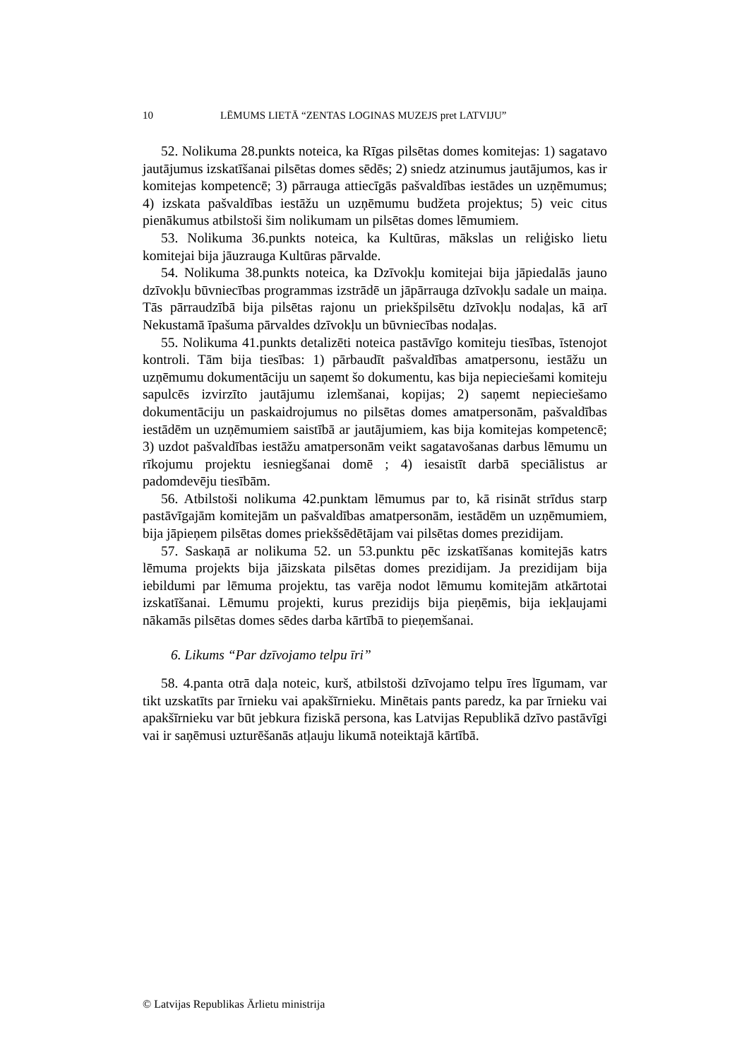10 LĒMUMS LIETĀ “ZENTAS LOGINAS MUZEJS pret LATVIJU”
52. Nolikuma 28.punkts noteica, ka Rīgas pilsētas domes komitejas: 1) sagatavo jautājumus izskatīšanai pilsētas domes sēdēs; 2) sniedz atzinumus jautājumos, kas ir komitejas kompetencē; 3) pārrauga attiecīgās pašvaldības iestādes un uzņēmumus; 4) izskata pašvaldības iestāžu un uzņēmumu budžeta projektus; 5) veic citus pienākumus atbilstoši šim nolikumam un pilsētas domes lēmumiem.
53. Nolikuma 36.punkts noteica, ka Kultūras, mākslas un reliģisko lietu komitejai bija jāuzrauga Kultūras pārvalde.
54. Nolikuma 38.punkts noteica, ka Dzīvokļu komitejai bija jāpiedalās jauno dzīvokļu būvniecības programmas izstrādē un jāpārrauga dzīvokļu sadale un maiņa. Tās pārraudzībā bija pilsētas rajonu un priekšpilsētu dzīvokļu nodaļas, kā arī Nekustamā īpašuma pārvaldes dzīvokļu un būvniecības nodaļas.
55. Nolikuma 41.punkts detalizēti noteica pastāvīgo komiteju tiesības, īstenojot kontroli. Tām bija tiesības: 1) pārbaudīt pašvaldības amatpersonu, iestāžu un uzņēmumu dokumentāciju un saņemt šo dokumentu, kas bija nepieciešami komiteju sapulcēs izvirzīto jautājumu izlemšanai, kopijas; 2) saņemt nepieciešamo dokumentāciju un paskaidrojumus no pilsētas domes amatpersonām, pašvaldības iestādēm un uzņēmumiem saistībā ar jautājumiem, kas bija komitejas kompetencē; 3) uzdot pašvaldības iestāžu amatpersonām veikt sagatavošanas darbus lēmumu un rīkojumu projektu iesniegšanai domē ; 4) iesaistīt darbā speciālistus ar padomdevēju tiesībām.
56. Atbilstoši nolikuma 42.punktam lēmumus par to, kā risināt strīdus starp pastāvīgajām komitejām un pašvaldības amatpersonām, iestādēm un uzņēmumiem, bija jāpieņem pilsētas domes priekšsēdētājam vai pilsētas domes prezidijam.
57. Saskaņā ar nolikuma 52. un 53.punktu pēc izskatīšanas komitejās katrs lēmuma projekts bija jāizskata pilsētas domes prezidijam. Ja prezidijam bija iebildumi par lēmuma projektu, tas varēja nodot lēmumu komitejām atkārtotai izskatīšanai. Lēmumu projekti, kurus prezidijs bija pieņēmis, bija iekļaujami nākamās pilsētas domes sēdes darba kārtībā to pieņemšanai.
6. Likums “Par dzīvojamo telpu īri”
58. 4.panta otrā daļa noteic, kurš, atbilstoši dzīvojamo telpu īres līgumam, var tikt uzskatīts par īrnieku vai apakšīrnieku. Minētais pants paredz, ka par īrnieku vai apakšīrnieku var būt jebkura fiziskā persona, kas Latvijas Republikā dzīvo pastāvīgi vai ir saņēmusi uzturēšanās atļauju likumā noteiktajā kārtībā.
© Latvijas Republikas Ārlietu ministrija